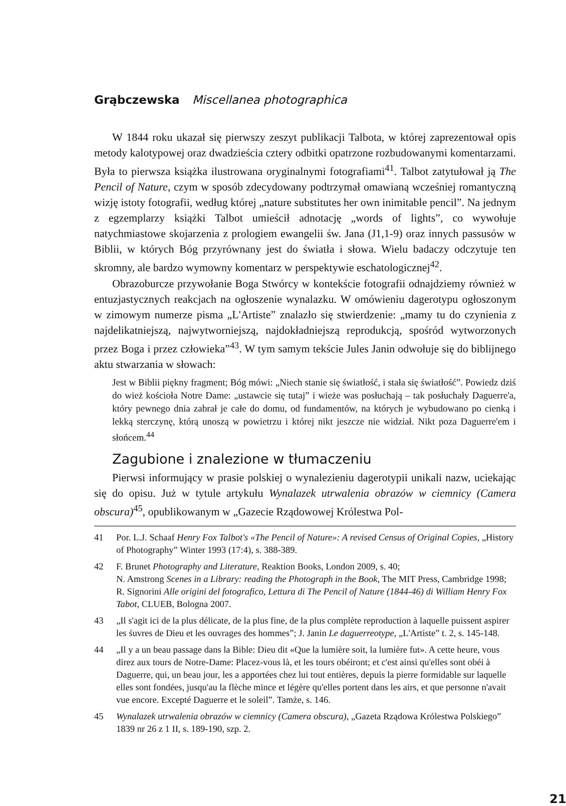Grąbczewska Miscellanea photographica
W 1844 roku ukazał się pierwszy zeszyt publikacji Talbota, w której zaprezentował opis metody kalotypowej oraz dwadzieścia cztery odbitki opatrzone rozbudowanymi komentarzami. Była to pierwsza książka ilustrowana oryginalnymi fotografiami<sup>41</sup>. Talbot zatytułował ją The Pencil of Nature, czym w sposób zdecydowany podtrzymał omawianą wcześniej romantyczną wizję istoty fotografii, według której „nature substitutes her own inimitable pencil”. Na jednym z egzemplarzy książki Talbot umieścił adnotację „words of lights”, co wywołuje natychmiastowe skojarzenia z prologiem ewangelii św. Jana (J1,1-9) oraz innych passusów w Biblii, w których Bóg przyrównany jest do światła i słowa. Wielu badaczy odczytuje ten skromny, ale bardzo wymowny komentarz w perspektywie eschatologicznej<sup>42</sup>.
Obrazoburcze przywołanie Boga Stwórcy w kontekście fotografii odnajdziemy również w entuzjastycznych reakcjach na ogłoszenie wynalazku. W omówieniu dagerotypu ogłoszonym w zimowym numerze pisma „L'Artiste” znalazło się stwierdzenie: „mamy tu do czynienia z najdelikatniejszą, najwytworniejszą, najdokładniejszą reprodukcją, spośród wytworzonych przez Boga i przez człowieka”<sup>43</sup>. W tym samym tekście Jules Janin odwołuje się do biblijnego aktu stwarzania w słowach:
Jest w Biblii piękny fragment; Bóg mówi: „Niech stanie się światłość, i stała się światłość”. Powiedz dziś do wież kościoła Notre Dame: „ustawcie się tutaj” i wieże was posłuchają – tak posłuchały Daguerre'a, który pewnego dnia zabrał je całe do domu, od fundamentów, na których je wybudowano po cienką i lekką sterczynę, którą unoszą w powietrzu i której nikt jeszcze nie widział. Nikt poza Daguerre'em i słońcem.<sup>44</sup>
Zagubione i znalezione w tłumaczeniu
Pierwsi informujący w prasie polskiej o wynalezieniu dagerotypii unikali nazw, uciekając się do opisu. Już w tytule artykułu Wynalazek utrwalenia obrazów w ciemnicy (Camera obscura)<sup>45</sup>, opublikowanym w „Gazecie Rządowowej Królestwa Pol-
41 Por. L.J. Schaaf Henry Fox Talbot's «The Pencil of Nature»: A revised Census of Original Copies, „History of Photography” Winter 1993 (17:4), s. 388-389.
42 F. Brunet Photography and Literature, Reaktion Books, London 2009, s. 40;
N. Amstrong Scenes in a Library: reading the Photograph in the Book, The MIT Press, Cambridge 1998; R. Signorini Alle origini del fotografico, Lettura di The Pencil of Nature (1844-46) di William Henry Fox Tabot, CLUEB, Bologna 2007.
43 „Il s'agit ici de la plus délicate, de la plus fine, de la plus complète reproduction à laquelle puissent aspirer les śuvres de Dieu et les ouvrages des hommes”; J. Janin Le daguerreotype, „L'Artiste” t. 2, s. 145-148.
44 „Il y a un beau passage dans la Bible: Dieu dit «Que la lumière soit, la lumière fut». A cette heure, vous direz aux tours de Notre-Dame: Placez-vous là, et les tours obéiront; et c'est ainsi qu'elles sont obéi à Daguerre, qui, un beau jour, les a apportées chez lui tout entières, depuis la pierre formidable sur laquelle elles sont fondées, jusqu'au la flèche mince et légère qu'elles portent dans les airs, et que personne n'avait vue encore. Excepté Daguerre et le soleil”. Tamże, s. 146.
45 Wynalazek utrwalenia obrazów w ciemnicy (Camera obscura), „Gazeta Rządowa Królestwa Polskiego” 1839 nr 26 z 1 II, s. 189-190, szp. 2.
21